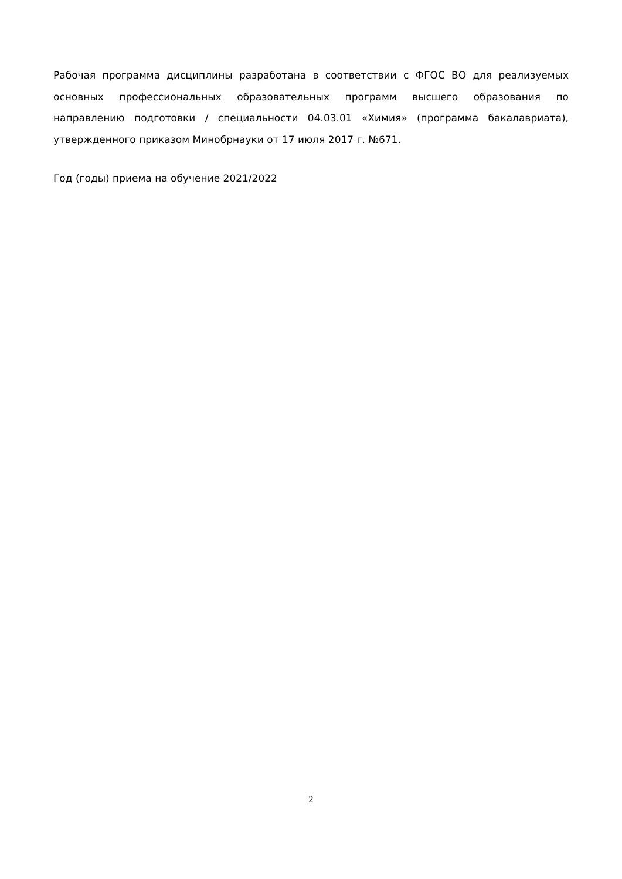Рабочая программа дисциплины разработана в соответствии с ФГОС ВО для реализуемых основных профессиональных образовательных программ высшего образования по направлению подготовки / специальности 04.03.01 «Химия» (программа бакалавриата), утвержденного приказом Минобрнауки от 17 июля 2017 г. №671.
Год (годы) приема на обучение 2021/2022
2